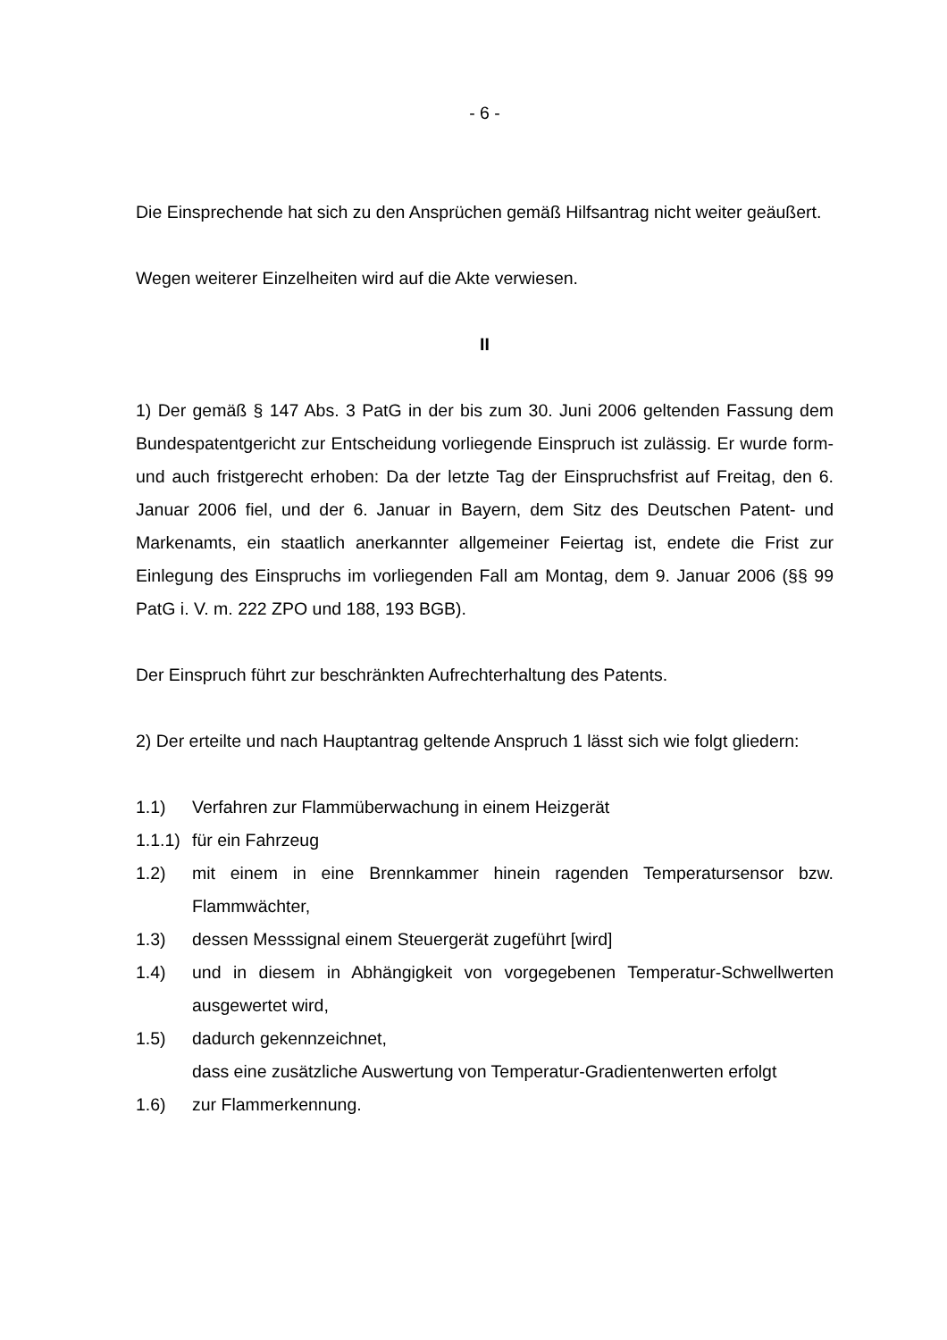- 6 -
Die Einsprechende hat sich zu den Ansprüchen gemäß Hilfsantrag nicht weiter geäußert.
Wegen weiterer Einzelheiten wird auf die Akte verwiesen.
II
1) Der gemäß § 147 Abs. 3 PatG in der bis zum 30. Juni 2006 geltenden Fassung dem Bundespatentgericht zur Entscheidung vorliegende Einspruch ist zulässig. Er wurde form- und auch fristgerecht erhoben: Da der letzte Tag der Einspruchsfrist auf Freitag, den 6. Januar 2006 fiel, und der 6. Januar in Bayern, dem Sitz des Deutschen Patent- und Markenamts, ein staatlich anerkannter allgemeiner Feiertag ist, endete die Frist zur Einlegung des Einspruchs im vorliegenden Fall am Montag, dem 9. Januar 2006 (§§ 99 PatG i. V. m. 222 ZPO und 188, 193 BGB).
Der Einspruch führt zur beschränkten Aufrechterhaltung des Patents.
2) Der erteilte und nach Hauptantrag geltende Anspruch 1 lässt sich wie folgt gliedern:
1.1) Verfahren zur Flammüberwachung in einem Heizgerät
1.1.1) für ein Fahrzeug
1.2) mit einem in eine Brennkammer hinein ragenden Temperatursensor bzw. Flammwächter,
1.3) dessen Messsignal einem Steuergerät zugeführt [wird]
1.4) und in diesem in Abhängigkeit von vorgegebenen Temperatur-Schwellwerten ausgewertet wird,
1.5) dadurch gekennzeichnet,
dass eine zusätzliche Auswertung von Temperatur-Gradientenwerten erfolgt
1.6) zur Flammerkennung.